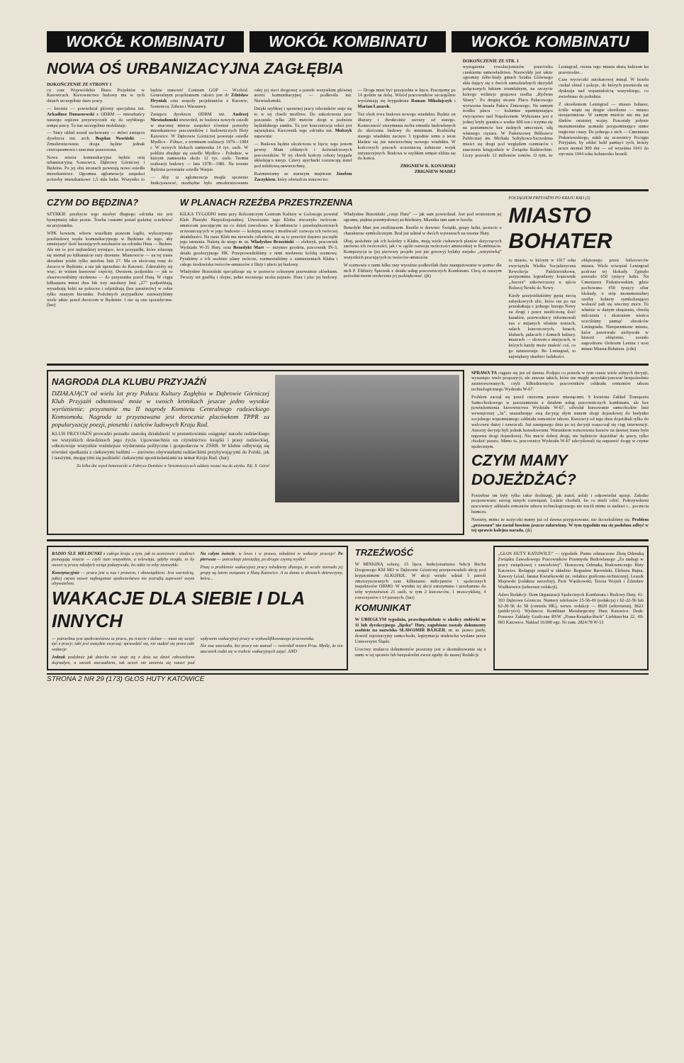WOKÓŁ KOMBINATU WOKÓŁ KOMBINATU WOKÓŁ KOMBINATU
NOWA OŚ URBANIZACYJNA ZAGŁĘBIA
DOKOŃCZENIE ZE STRONY 1
cu oraz Wojewódzkie Biuro Projektów w Katowicach. Kierownictwo budowy ma w tych dniach szczególnie dużo pracy.
— Istotnie — powiedział główny specjalista inż. Arkadiusz Dunaszewski z ODRM — mieszkańcy naszego regionu przyzwyczaili się do szybkiego tempa pracy. To nas szczególnie mobilizuje.
— Stary układ został zachowany — mówi zastępca dyrektora inż. arch. Bogdan Nowiński. — Zmodernizowana droga będzie jednak czteropasmowa i znacznie poszerzona.
Nowa arteria komunikacyjna będzie osią urbanizacyjną Sosnowca, Dąbrowy Górniczej i Będzina. Po jej obu stronach powstają nowe osiedla mieszkaniowe. Ogromna aglomeracja zaspokoi potrzeby mieszkaniowe 1,5 mln ludzi. Wszystko to będzie stanowić Centrum GOP — Wschód. Generalnym projektantem całości jest dr Zdzisław Hryniak oraz zespoły projektantów z Katowic, Sosnowca, Zabrza i Warszawy.
Zastępca dyrektora ODRM inż. Andrzej Niewiadomski stwierdził, że budowa nowych osiedli w znacznej mierze zaspokoi również potrzeby mieszkaniowe pracowników i budowniczych Huty Katowice. W Dąbrowie Górniczej powstaje osiedle Mydlice - Północ, z terminem realizacji 1979—1984 r. W nowych blokach zamieszka 14 tys. osób. W pobliżu zbuduje się osiedle Mydlice - Południe, w którym zamieszka około 12 tys. osób. Termin realizacji budowy — lata 1978—1981. Na terenie Będzina powstanie osiedle Warpie.
— Aby ta aglomeracja mogła sprawnie funkcjonować, niezbędne było zmodernizowanie całej jej sieci drogowej a przede wszystkim głównej arterii komunikacyjnej — podkreśla inż. Niewiadomski.
Dzięki szybkiej i sprawnej pracy robotników staje się to w tej chwili możliwe. Do zakończenia prac pozostało tylko 200 metrów drogi u podnóża będzińskiego zamku. Tu jest koncentracja robót jest największa. Kierownik tego odcinka inż. Mulczyk zapewnia:
— Budowa będzie ukończona w lipcu; tego jestem pewny. Mam oddanych i doświadczonych pracowników. W tej chwili kończy roboty brygada układająca nasyp. Cztery spycharki rozrzucają żużel pod asfaltową nawierzchnię.
Rozmawiamy ze starszym majstrem Józefem Zaczykiem, który oświadcza stanowczo:
— Droga musi być przejezdna w lipcu. Pracujemy po 14 godzin na dobę. Wśród pracowników szczególnie wyróżniają się brygadzista Roman Mikołajczyk i Marian Łazarek.
Tuż obok trwa budowa nowego wiaduktu. Będzie on dłuższy i dwukrotnie szerszy od starego. Konieczność utrzymania ruchu zmusiła budowlanych do skrócenia budowy do minimum. Rozbiórkę starego wiaduktu zaczęto 3 tygodnie temu a teraz kładzie się już nawierzchnię nowego wiaduktu. W końcowych pracach uczestniczą żołnierze wojsk inżynieryjnych. Budowa w szybkim tempie zbliża się do końca.
ZBIGNIEW K. KONARSKI
ZBIGNIEW MADEJ
DOKOŃCZENIE ZE STR. 1
wystąpienia rewolucjonistów przeciwko carskiemu samowładztwu. Niezwykły jest także ogromny żółto-biały gmach Sztabu Głównego skła dający się z dwóch samodzielnych skrzydeł połączonych łukiem triumfalnym, na szczycie którego widnieje grupowa rzeźba „Rydwan Sławy”. Po drugiej stronie Placu Pałacowego wytworna fasada Pałacu Zimowego. Na samym środku placu — kolumna upamiętniająca zwycięstwo nad Napoleonem. Wykonana jest z jednej bryły granitu o wadze 600 ton i trzyma się na postumencie bez żadnych umocnień, siłą własnego ciężaru. W Państwowej Bibliotece Publicznej im. Michała Sołtykowa-Szczedrina mieści się drugi pod względem rozmiarów i znaczenia księgozbiór w Związku Radzieckim. Liczy przeszło 12 milionów tomów. O tym, że Leningrad, czenia tego miasta służą ludziom ku przestrodze...
Czas wycieczki autokarowej minął. W hotelu czekał obiad i pokoje, do których przeniosła się dyskusja nad wspaniałością wszystkiego, co zwiedzano do południa.
Z określeniem Leningrad — miasto bohater, ściśle wiąże się drugie określenie — miasto nieujarzmione. W samym mieście nie ma już śladów ostatniej wojny. Pozostały jedynie monumentalne pomniki przypominające tamte tragiczne czasy. Do jednego z nich — Cmentarza Piskariewskiego, udali się uczestnicy Pociągu Przyjaźni, by oddać hołd pamięci tych, którzy przez niemal 900 dni — od września 1941 do stycznia 1944 roku bohatersko bronili
CZYM DO BĘDZINA?
SZYBKIE przebycie tego niezbyt długiego odcinka nie jest bynajmniej takie proste. Trzeba czasami ponad godzinę oczekiwać na przystanku.
WPK bowiem, wbrew wszelkim prawom logiki, wykorzystuje przebudowę węzła komunikacyjnego w Będzinie do tego, aby zmniejszyć ilość kursujących autobusów na odcinku Huta — Będzin. Ale nie to jest najbardziej irytujące, lecz przypadki, które zdarzają się niemal po kilkanaście razy dziennie. Mianowicie — na tej trasie aktualnie jeździ tylko autobus linii 27. Ma on skróconą trasę do dworca w Będzinie, a nie jak uprzednio do Katowic. Zdawałoby się więc, że winien kursować częściej. Owszem, podjeżdża — jak to obserwowaliśmy niedawno — do przystanku przed Hutą. W ciągu kilkunastu minut dwa lub trzy autobusy linii „27” podjeżdżają, wysadzają ludzi na poboczu i odjeżdżają (bez pasażerów) w sobie tylko znanym kierunku. Podobnych przypadków zauważyliśmy wiele także przed dworcem w Będzinie. I nie są one sporadyczne. (bar)
W PLANACH RZEŹBA PRZESTRZENNA
KILKA TYGODNI temu przy Robotniczym Centrum Kultury w Golonogu powstał Klub Plastyki Nieprofesjonalnej. Utworzenie tego Klubu stworzyło twórcom-amatorom pracującym na co dzień zawodowo w Kombinacie i przedsiębiorstwach uczestniczących w jego budowie — kolejną szansę i możliwość rozwoju ich twórczej działalności. Na razie Klub ma niewielu członków, ale są to przecież dopiero początki jego istnienia. Należą do niego m. in. Władysław Brzeziński — elektryk, pracownik Wydziału W-35 Huty, oraz Benedykt Mart — inżynier geodeta, pracownik IN-3, działu geodezyjnego HK. Przeprowadziliśmy z nimi niedawno krótką rozmowę. Pytaliśmy o ich osobiste plany twórcze, rozmawialiśmy o zamierzeniach Klubu i całego środowiska twórców-amatorów z Huty i placu jej budowy.
Władysław Brzeziński specjalizuje się w portrecie robionym przeważnie ołówkiem. Tworzy też grafikę i olejne, pełne swoistego uroku pejzaże. Huta i plac jej budowy. Władysław Brzeziński „czuje Hutę” — jak sam powiedział. Jest pod wrażeniem jej ogromu, piękna przemysłowej architektury. Mieszka tam sam w hotelu.
Benedykt Mart jest rzeźbiarzem. Rzeźbi w drewnie. Świątki, grupy ludzi, postacie o charakterze symbolicznym. Brał już udział w dwóch wystawach na terenie Huty.
Obaj, podobnie jak ich koledzy z Klubu, mają wiele ciekawych planów dotyczących zarówno ich twórczości, jak i w ogóle rozwoju twórczości amatorskiej w Kombinacie. Kompozycja ta (jej pierwszy projekt jest już gotowy) byłaby niejako „wizytówką” wszystkich pracujących tu twórców-amatorów.
W rozmowie z nami kilka razy wyraźnie podkreślali duże zaangażowanie w pomoc dla nich P. Elżbiety Śpiewak z działu usług pracowniczych Kombinatu. Chcą za naszym pośrednictwem serdecznie jej podziękować. (jk)
POCIĄGIEM PRZYJAŹNI PO KRAJU RAD (3)
MIASTO BOHATER
to miasto, w którym w 1917 roku zwyciężyła Wielka Socjalistyczna Rewolucja Październikowa, przypomina legendarny krążownik „Aurora” zakotwiczony u ujścia Bolszoj Newki do Newy.
Kiedy przejeżdżaliśmy gęstą siecią zabytkowych ulic, które raz po raz przeskakują z jednego brzegu Newy na drugi i przez niezliczoną ilość kanałów, przewodnicy informowali nas o mijanych właśnie teatrach, salach koncertowych, kinach, klubach, pałacach i domach kultury, muzeach — słowem o miejscach, w których każdy może znaleźć coś, co go zainteresuje. Bo Leningrad, to największy skarbiec ludzkości.
oblężonego przez hitlerowców miasta. Wiele ucierpiał Leningrad podczas tej blokady. Zginęło przeszło 650 tysięcy ludzi. Na Cmentarzu Piskariewskim, gdzie pochowano 450 tysięcy ofiar blokady, u stóp monumentalnej rzeźby kobiety symbolizującej wolność pali się wieczny znicz. Tu właśnie w dużym skupieniu, chwilą milczenia i złożeniem wieńca uczciliśmy pamięć obrońców Leningradu. Nieujarzmione miasto, które przetrwało niebywałe w historii oblężenie, zostało nagrodzone Orderem Lenina i nosi miano Miasta-Bohatera. (cdn)
NAGRODA DLA KLUBU PRZYJAŹŃ
DZIAŁAJĄCY od wielu lat przy Pałacu Kultury Zagłębia w Dąbrowie Górniczej Klub Przyjaźń odnotować może w swoich kronikach jeszcze jedno wysokie wyróżnienie: przyznanie mu II nagrody Komitetu Centralnego radzieckiego Komsomołu. Nagroda ta przyznawana jest dorocznie placówkom TPPR za popularyzację poezji, piosenki i tańców ludowych Kraju Rad.
KLUB PRZYJAŹŃ prowadzi ponadto szeroką działalność w prezentowaniu osiągnięć narodu radzieckiego we wszystkich dziedzinach jego życia. Upowszechnia on czytelnictwo książki i prasy radzieckiej, odnotowuje wszystkie ważniejsze wydarzenia polityczne i gospodarcze w ZSRR. W klubie odbywają się również spotkania z ciekawymi ludźmi — zarówno obywatelami radzieckimi przybywającymi do Polski, jak i naszymi, mogącymi się podzielić ciekawymi spostrzeżeniami na temat Kraju Rad. (bar)
Za kilka dni węzeł betoniarski w Fabryce Domków w Strzemieszycach oddany zostać ma do użytku. Zdj. X. Góral
SPRAWA TA ciągnie się już od dawna. Podjęto co prawda w tym czasie wiele różnych decyzji, wysunięto wiele propozycji, ale zawsze takich, które nie mogły satysfakcjonować bezpośrednio zainteresowanych, czyli kilkudziesięciu pracowników oddziału remontów taboru technologicznego Wydziału W-67.
Problem zaczął się przed czterema prawie miesiącami. 9 kwietnia Zakład Transportu Samochodowego w porozumieniu z działem usług pracowniczych kombinatu, ale bez powiadomienia kierownictwa Wydziału W-67, odwołał kursowanie samochodów linii wewnętrznej „3a”, uzasadniając swą decyzję złym stanem drogi dojazdowej do budynku socjalnego wspomnianego oddziału remontów taboru. Kierowcy od tego dnia dojeżdżali tylko do walcowni dużej i zawracali. Już następnego dnia po tej decyzji rozpoczął się ciąg interwencji. Autorzy decyzji byli jednak konsekwentni. Warunkiem wznowienia kursów na dawnej trasie była naprawa drogi dojazdowej. Nie macie dobrej drogi, nie będziecie dojeżdżać do pracy, tylko chodzić pieszo. Mimo to, pracownicy Wydziału W-67 zdecydowali się naprawić drogę w czynie społecznym.
CZYM MAMY DOJEŻDŻAĆ?
Potrzebne im były tylko takie drobiazgi, jak żużel, asfalt i odpowiedni sprzęt. Załodze proponowano szereg innych rozwiązań. Ludzie chodzili, bo co mieli robić. Pokrzywdzeni pracownicy oddziału remontów taboru technologicznego nie tracili mimo to nadziei i... poczucia humoru.
Niestety, mimo że nożyczki mamy już od dawna przygotowane, nie doczekaliśmy się. Problem „przewozu” nie został bowiem jeszcze załatwiony. W tym tygodniu ma się podobno odbyć w tej sprawie kolejna narada. (jk)
RADIO ŚLE MELDUNKI z całego kraju o tym, jak to uczniowie i studenci pomagają reszcie — czyli nam wszystkim, a telewizja, gdyby mogła, to by nawet tę pracę młodych wciąż pokazywała, bo takie to niby niezwykłe.
Konstytucyjnie — praca jest u nas i prawem, i obowiązkiem. Jest wartością, jakiej często nawet najbogatsze społeczeństwa nie potrafią zapewnić swym obywatelom.
Na całym świecie, w lewo i w prawo, młodzież w wakacje pracuje! Po pierwsze — potrzebuje pieniędzy, po drugie czynią myśleć.
Piszę o problemie wakacyjnej pracy młodzieży dlatego, że wcale niemało jej grupy są latem związane z Hutą Katowice. A ta duma w słowach dziewczyny, która...
WAKACJE DLA SIEBIE I DLA INNYCH
— potrzebna jest społeczeństwu ta praca, po trzecie i dalsze — musi się uczyć żyć z pracy; taki jest wszędzie zwyczaj: sprawdzić się, nie nudzić się przez całe wakacje.
Jednak podobnie jak dziecko nie staje się z dnia na dzień człowiekiem dojrzałym, a osesek staruszkiem, tak uczeń nie zmienia się nawet pod wpływem wakacyjnej pracy w wykwalifikowanego pracownika.
Nie zna szacunku, kto pracy nie zaznał — twierdził mistrz Prus. Myślę, że ten szacunek rodzi się w trakcie wakacyjnych zajęć. AND
TRZEŹWOŚĆ
W MINIONĄ sobotę, 15 lipca, funkcjonariusze Sekcji Ruchu Drogowego KM MO w Dąbrowie Górniczej przeprowadzili akcję pod kryptonimem ALKOHOL. W akcji wzięło udział 5 patroli zmotoryzowanych oraz kilkunastu milicjantów i społecznych inspektorów ORMO. W wyniku tej akcji zatrzymano i przekazano do izby wytrzeźwień 21 osób, w tym 2 kierowców, 1 motocyklistę, 4 rowerzystów i 14 pieszych. (bar)
KOMUNIKAT
W UBIEGŁYM tygodniu, prawdopodobnie w okolicy stołówki nr 11 lub dyrekcyjnego „lipska” Huty, zagubione zostały dokumenty osobiste na nazwisko SŁAWOMIR BAJGER, m. in. prawo jazdy, dowód rejestracyjny samochodu, legitymacja studencka wydana przez Uniwersytet Śląski.
Uczciwy znalazca dokumentów proszony jest o skontaktowanie się z nami w tej sprawie lub bezpośredni zwrot zguby do naszej Redakcji.
„GŁOS HUTY KATOWICE” — tygodnik. Pismo odznaczone Złotą Odznaką Związku Zawodowego Pracowników Przemysłu Budowlanego „Za zasługi w pracy związkowej i zawodowej”, Honorową Odznaką Budowniczego Huty Katowice. Redaguje zespół w składzie: Bogusław Barwiński, Elżbieta Bujna, Xawery Góral, Janusz Kwiatkowski (st. redaktor graficzno-techniczny), Leszek Majewski (redaktor naczelny), Piotr Wąsikowski, Teresa Wojtek i Zdzisław Wudkiewicz (sekretarz redakcji).
Adres Redakcji: Dom Organizacji Społecznych Kombinatu i Budowy Huty, 41-303 Dąbrowa Górnicza. Numery telefonów 25-56-49 (redakcja) i 62-22-56 lub 62-20-56 do 58 (centrala HK), wewn. redakcji — 8620 (sekretariat), 8621 (publicyści). Wydawca: Kombinat Metalurgiczny Huta Katowice. Druk: Prasowe Zakłady Graficzne RSW „Prasa-Książka-Ruch” Liebknechta 22, 40-083 Katowice. Nakład 10.000 egz. Nr zam. 2824/78 W-13
STRONA 2 NR 29 (173) GŁOS HUTY KATOWICE